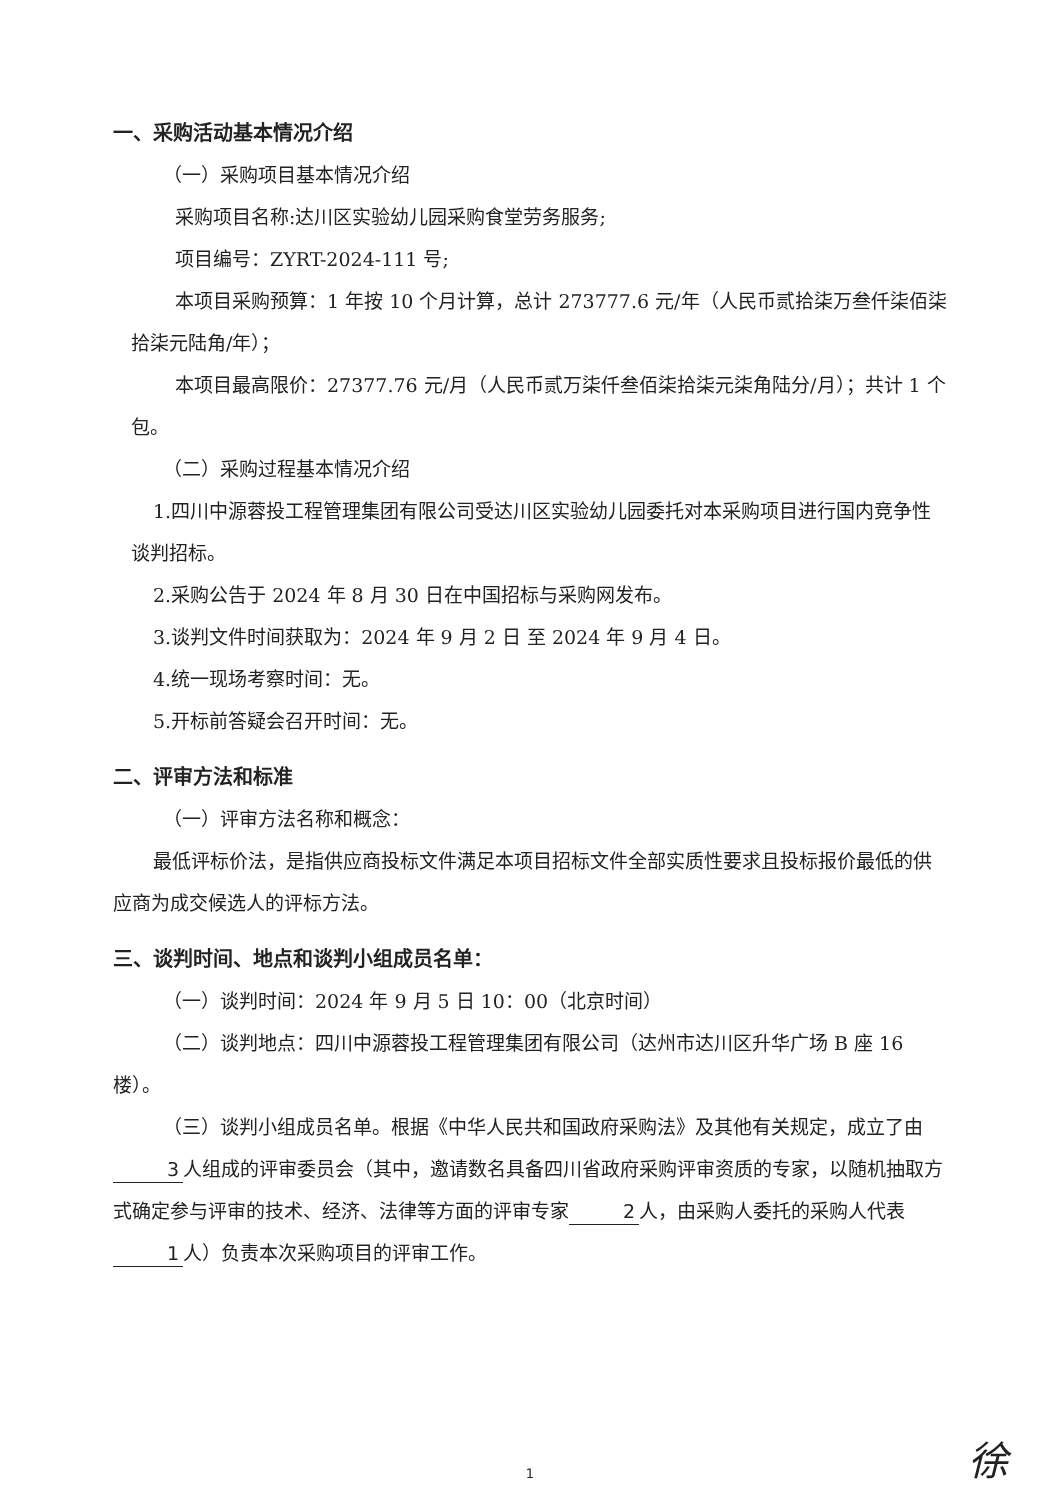一、采购活动基本情况介绍
（一）采购项目基本情况介绍
采购项目名称:达川区实验幼儿园采购食堂劳务服务;
项目编号：ZYRT-2024-111 号;
本项目采购预算：1 年按 10 个月计算，总计 273777.6 元/年（人民币贰拾柒万叁仟柒佰柒拾柒元陆角/年）；
本项目最高限价：27377.76 元/月（人民币贰万柒仟叁佰柒拾柒元柒角陆分/月）；共计 1 个包。
（二）采购过程基本情况介绍
1.四川中源蓉投工程管理集团有限公司受达川区实验幼儿园委托对本采购项目进行国内竞争性谈判招标。
2.采购公告于 2024 年 8 月 30 日在中国招标与采购网发布。
3.谈判文件时间获取为：2024 年 9 月 2 日 至 2024 年 9 月 4 日。
4.统一现场考察时间：无。
5.开标前答疑会召开时间：无。
二、评审方法和标准
（一）评审方法名称和概念：
最低评标价法，是指供应商投标文件满足本项目招标文件全部实质性要求且投标报价最低的供应商为成交候选人的评标方法。
三、谈判时间、地点和谈判小组成员名单：
（一）谈判时间：2024 年 9 月 5 日 10：00（北京时间）
（二）谈判地点：四川中源蓉投工程管理集团有限公司（达州市达川区升华广场 B 座 16 楼）。
（三）谈判小组成员名单。根据《中华人民共和国政府采购法》及其他有关规定，成立了由 3 人组成的评审委员会（其中，邀请数名具备四川省政府采购评审资质的专家，以随机抽取方式确定参与评审的技术、经济、法律等方面的评审专家 2 人，由采购人委托的采购人代表 1 人）负责本次采购项目的评审工作。
1 徐